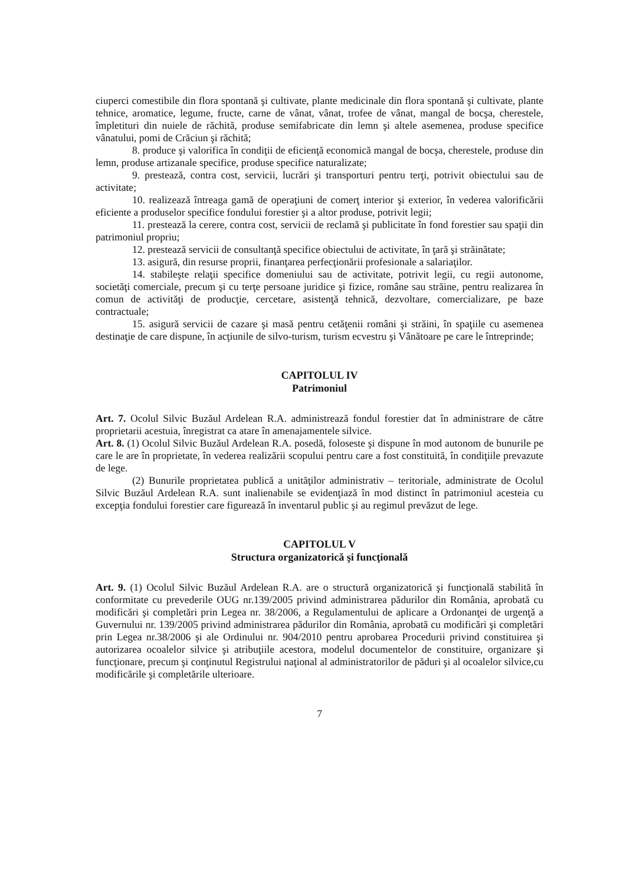ciuperci comestibile din flora spontană şi cultivate, plante medicinale din flora spontană şi cultivate, plante tehnice, aromatice, legume, fructe, carne de vânat, vânat, trofee de vânat, mangal de bocşa, cherestele, împletituri din nuiele de răchită, produse semifabricate din lemn şi altele asemenea, produse specifice vânatului, pomi de Crăciun şi răchită;
8. produce şi valorifica în condiţii de eficienţă economică mangal de bocşa, cherestele, produse din lemn, produse artizanale specifice, produse specifice naturalizate;
9. prestează, contra cost, servicii, lucrări şi transporturi pentru terţi, potrivit obiectului sau de activitate;
10. realizează întreaga gamă de operaţiuni de comerţ interior şi exterior, în vederea valorificării eficiente a produselor specifice fondului forestier şi a altor produse, potrivit legii;
11. prestează la cerere, contra cost, servicii de reclamă şi publicitate în fond forestier sau spaţii din patrimoniul propriu;
12. prestează servicii de consultanţă specifice obiectului de activitate, în ţară şi străinătate;
13. asigură, din resurse proprii, finanţarea perfecţionării profesionale a salariaţilor.
14. stabileşte relaţii specifice domeniului sau de activitate, potrivit legii, cu regii autonome, societăţi comerciale, precum şi cu terţe persoane juridice şi fizice, române sau străine, pentru realizarea în comun de activităţi de producţie, cercetare, asistenţă tehnică, dezvoltare, comercializare, pe baze contractuale;
15. asigură servicii de cazare şi masă pentru cetăţenii români şi străini, în spaţiile cu asemenea destinaţie de care dispune, în acţiunile de silvo-turism, turism ecvestru şi Vânătoare pe care le întreprinde;
CAPITOLUL IV
Patrimoniul
Art. 7. Ocolul Silvic Buzăul Ardelean R.A. administrează fondul forestier dat în administrare de către proprietarii acestuia, înregistrat ca atare în amenajamentele silvice.
Art. 8. (1) Ocolul Silvic Buzăul Ardelean R.A. posedă, foloseste şi dispune în mod autonom de bunurile pe care le are în proprietate, în vederea realizării scopului pentru care a fost constituită, în condiţiile prevazute de lege.
(2) Bunurile proprietatea publică a unităţilor administrativ – teritoriale, administrate de Ocolul Silvic Buzăul Ardelean R.A. sunt inalienabile se evidenţiază în mod distinct în patrimoniul acesteia cu excepţia fondului forestier care figurează în inventarul public şi au regimul prevăzut de lege.
CAPITOLUL V
Structura organizatorică şi funcţională
Art. 9. (1) Ocolul Silvic Buzăul Ardelean R.A. are o structură organizatorică şi funcţională stabilită în conformitate cu prevederile OUG nr.139/2005 privind administrarea pădurilor din România, aprobată cu modificări şi completări prin Legea nr. 38/2006, a Regulamentului de aplicare a Ordonanţei de urgenţă a Guvernului nr. 139/2005 privind administrarea pădurilor din România, aprobată cu modificări şi completări prin Legea nr.38/2006 şi ale Ordinului nr. 904/2010 pentru aprobarea Procedurii privind constituirea şi autorizarea ocoalelor silvice şi atribuţiile acestora, modelul documentelor de constituire, organizare şi funcţionare, precum şi conţinutul Registrului naţional al administratorilor de păduri şi al ocoalelor silvice,cu modificările şi completările ulterioare.
7